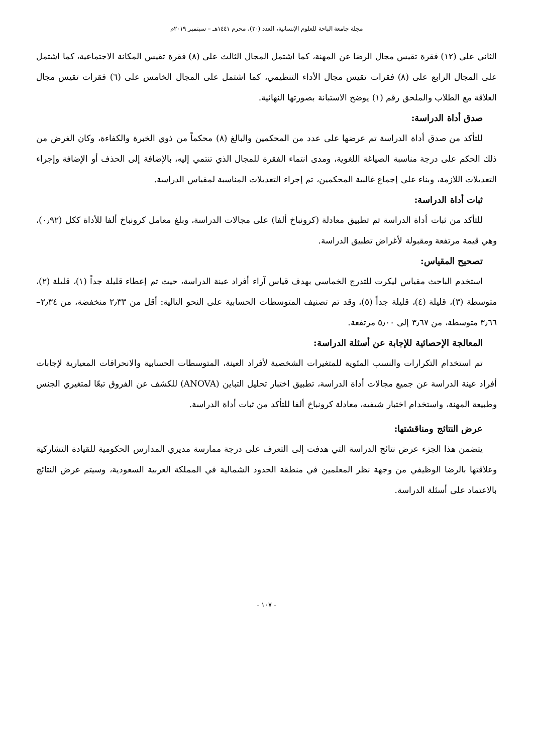مجلة جامعة الباحة للعلوم الإنسانية، العدد (٢٠)، محرم ١٤٤١هـ – سبتمبر ٢٠١٩م
الثاني على (١٢) فقرة تقيس مجال الرضا عن المهنة، كما اشتمل المجال الثالث على (٨) فقرة تقيس المكانة الاجتماعية، كما اشتمل على المجال الرابع على (٨) فقرات تقيس مجال الأداء التنظيمي، كما اشتمل على المجال الخامس على (٦) فقرات تقيس مجال العلاقة مع الطلاب والملحق رقم (١) يوضح الاستبانة بصورتها النهائية.
صدق أداة الدراسة:
للتأكد من صدق أداة الدراسة تم عرضها على عدد من المحكمين والبالغ (٨) محكماً من ذوي الخبرة والكفاءة، وكان الغرض من ذلك الحكم على درجة مناسبة الصياغة اللغوية، ومدى انتماء الفقرة للمجال الذي تنتمي إليه، بالإضافة إلى الحذف أو الإضافة وإجراء التعديلات اللازمة، وبناء على إجماع غالبية المحكمين، تم إجراء التعديلات المناسبة لمقياس الدراسة.
ثبات أداة الدراسة:
للتأكد من ثبات أداة الدراسة تم تطبيق معادلة (كرونباخ ألفا) على مجالات الدراسة، وبلغ معامل كرونباخ ألفا للأداة ككل (٠٫٩٢)، وهي قيمة مرتفعة ومقبولة لأغراض تطبيق الدراسة.
تصحيح المقياس:
استخدم الباحث مقياس ليكرت للتدرج الخماسي بهدف قياس آراء أفراد عينة الدراسة، حيث تم إعطاء قليلة جداً (١)، قليلة (٢)، متوسطة (٣)، قليلة (٤)، قليلة جداً (٥)، وقد تم تصنيف المتوسطات الحسابية على النحو التالية: أقل من ٢٫٣٣ منخفضة، من ٢٫٣٤–٣٫٦٦ متوسطة، من ٣٫٦٧ إلى ٥٫٠٠ مرتفعة.
المعالجة الإحصائية للإجابة عن أسئلة الدراسة:
تم استخدام التكرارات والنسب المئوية للمتغيرات الشخصية لأفراد العينة، المتوسطات الحسابية والانحرافات المعيارية لإجابات أفراد عينة الدراسة عن جميع مجالات أداة الدراسة، تطبيق اختبار تحليل التباين (ANOVA) للكشف عن الفروق تبعًا لمتغيري الجنس وطبيعة المهنة، واستخدام اختبار شيفيه، معادلة كرونباخ ألفا للتأكد من ثبات أداة الدراسة.
عرض النتائج ومناقشتها:
يتضمن هذا الجزء عرض نتائج الدراسة التي هدفت إلى التعرف على درجة ممارسة مديري المدارس الحكومية للقيادة التشاركية وعلاقتها بالرضا الوظيفي من وجهة نظر المعلمين في منطقة الحدود الشمالية في المملكة العربية السعودية، وسيتم عرض النتائج بالاعتماد على أسئلة الدراسة.
- ١٠٧ -